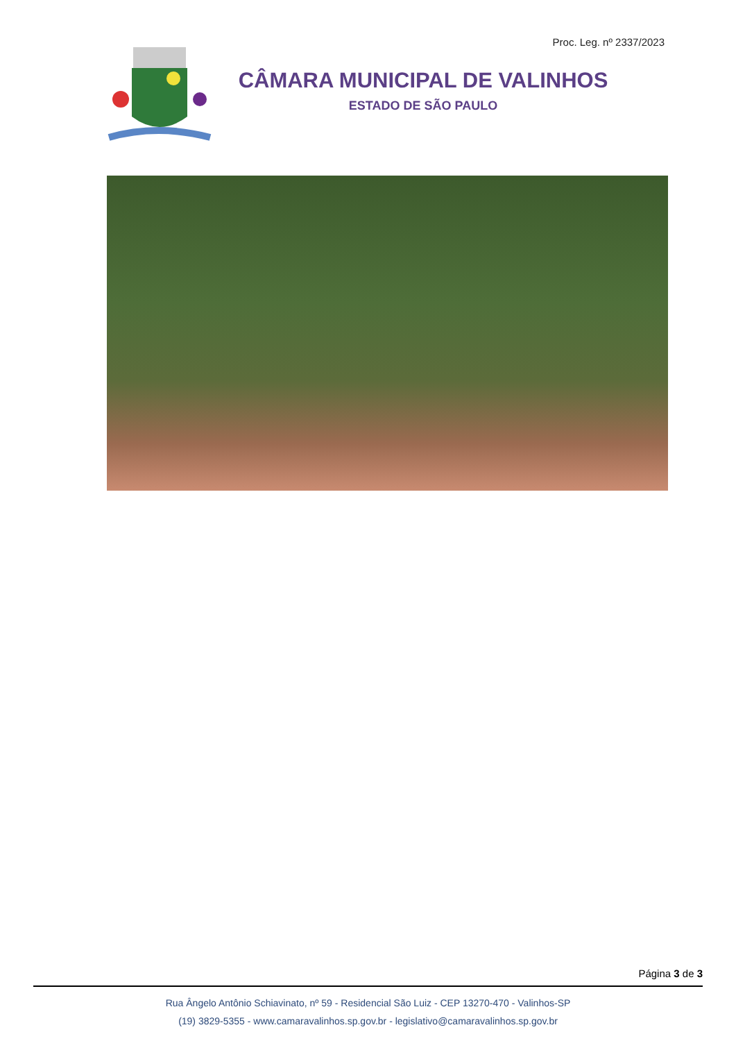Proc. Leg. nº 2337/2023
CÂMARA MUNICIPAL DE VALINHOS
ESTADO DE SÃO PAULO
Página 3 de 3
Rua Ângelo Antônio Schiavinato, nº 59 - Residencial São Luiz - CEP 13270-470 - Valinhos-SP
(19) 3829-5355 - www.camaravalinhos.sp.gov.br - legislativo@camaravalinhos.sp.gov.br